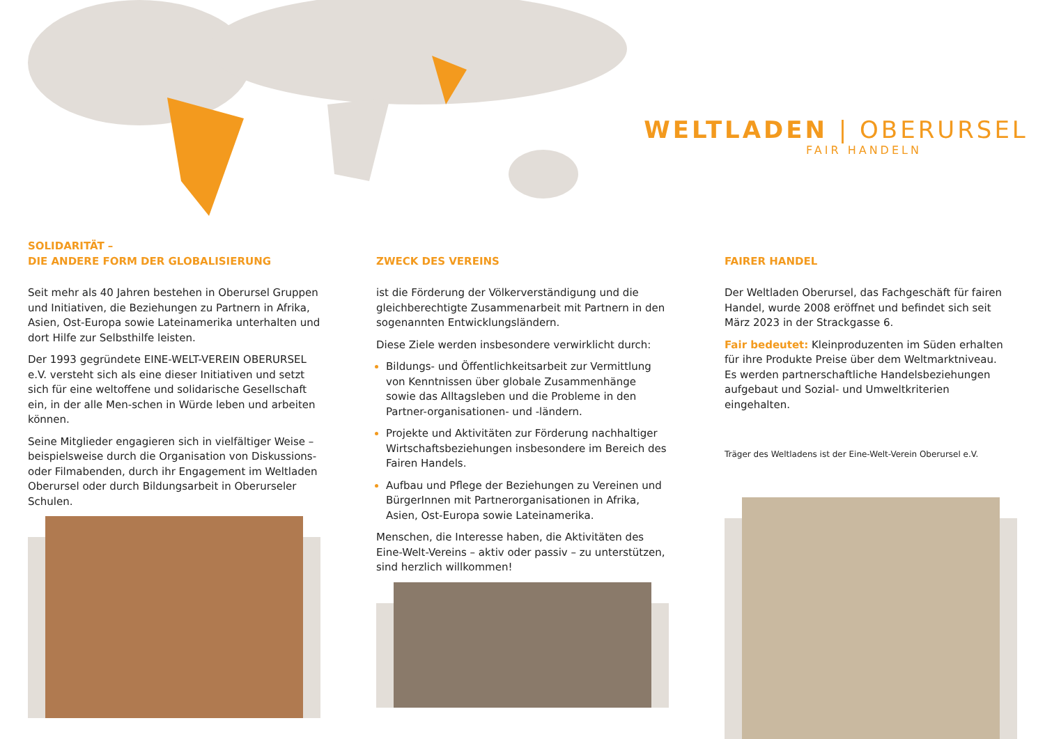WELTLADEN | OBERURSEL
FAIR HANDELN
SOLIDARITÄT –
DIE ANDERE FORM DER GLOBALISIERUNG
Seit mehr als 40 Jahren bestehen in Oberursel Gruppen und Initiativen, die Beziehungen zu Partnern in Afrika, Asien, Ost-Europa sowie Lateinamerika unterhalten und dort Hilfe zur Selbsthilfe leisten.
Der 1993 gegründete EINE-WELT-VEREIN OBERURSEL e.V. versteht sich als eine dieser Initiativen und setzt sich für eine weltoffene und solidarische Gesellschaft ein, in der alle Men-schen in Würde leben und arbeiten können.
Seine Mitglieder engagieren sich in vielfältiger Weise – beispielsweise durch die Organisation von Diskussions- oder Filmabenden, durch ihr Engagement im Weltladen Oberursel oder durch Bildungsarbeit in Oberurseler Schulen.
ZWECK DES VEREINS
ist die Förderung der Völkerverständigung und die gleichberechtigte Zusammenarbeit mit Partnern in den sogenannten Entwicklungsländern.
Diese Ziele werden insbesondere verwirklicht durch:
Bildungs- und Öffentlichkeitsarbeit zur Vermittlung von Kenntnissen über globale Zusammenhänge sowie das Alltagsleben und die Probleme in den Partner-organisationen- und -ländern.
Projekte und Aktivitäten zur Förderung nachhaltiger Wirtschaftsbeziehungen insbesondere im Bereich des Fairen Handels.
Aufbau und Pflege der Beziehungen zu Vereinen und BürgerInnen mit Partnerorganisationen in Afrika, Asien, Ost-Europa sowie Lateinamerika.
Menschen, die Interesse haben, die Aktivitäten des Eine-Welt-Vereins – aktiv oder passiv – zu unterstützen, sind herzlich willkommen!
FAIRER HANDEL
Der Weltladen Oberursel, das Fachgeschäft für fairen Handel, wurde 2008 eröffnet und befindet sich seit März 2023 in der Strackgasse 6.
Fair bedeutet: Kleinproduzenten im Süden erhalten für ihre Produkte Preise über dem Weltmarktniveau.
Es werden partnerschaftliche Handelsbeziehungen aufgebaut und Sozial- und Umweltkriterien eingehalten.
Träger des Weltladens ist der Eine-Welt-Verein Oberursel e.V.